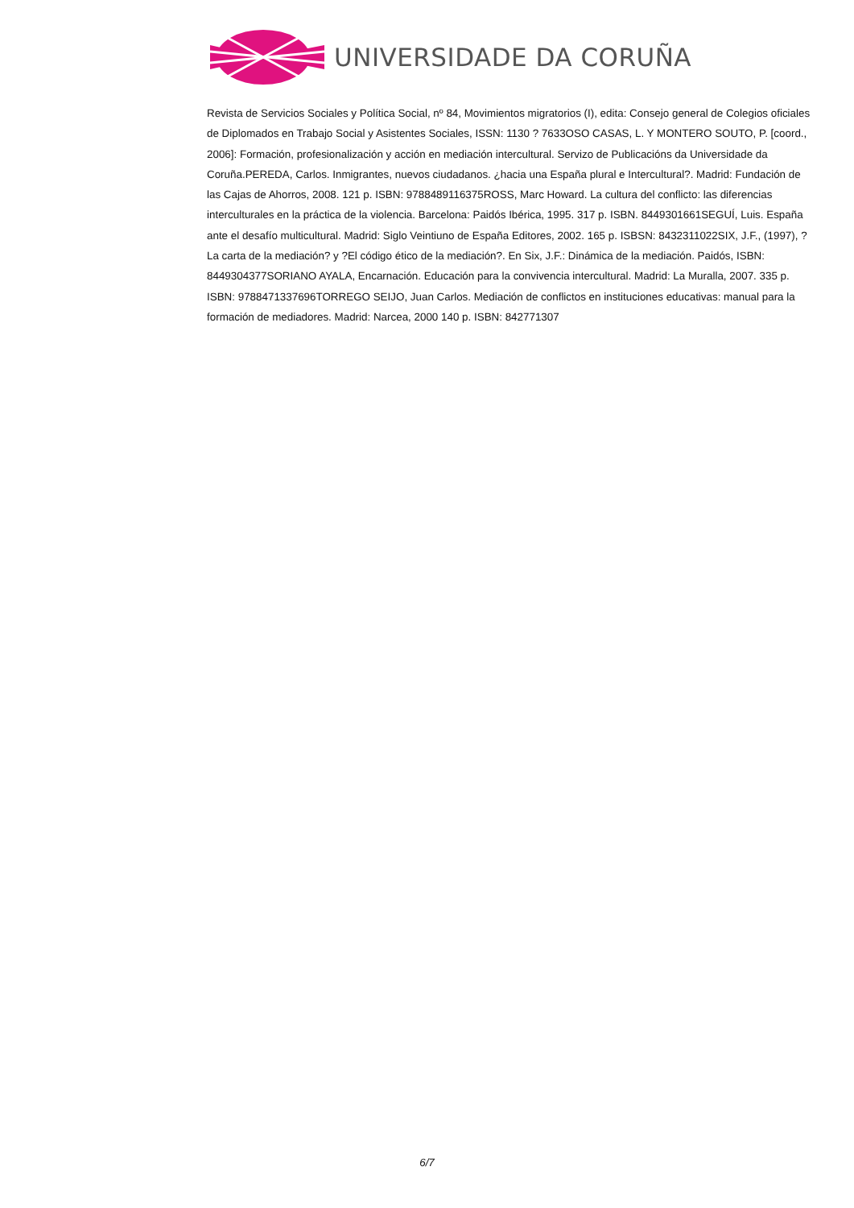UNIVERSIDADE DA CORUÑA
Revista de Servicios Sociales y Política Social, nº 84, Movimientos migratorios (I), edita: Consejo general de Colegios oficiales de Diplomados en Trabajo Social y Asistentes Sociales, ISSN: 1130 ? 7633OSO CASAS, L. Y MONTERO SOUTO, P. [coord., 2006]: Formación, profesionalización y acción en mediación intercultural. Servizo de Publicacións da Universidade da Coruña.PEREDA, Carlos. Inmigrantes, nuevos ciudadanos. ¿hacia una España plural e Intercultural?. Madrid: Fundación de las Cajas de Ahorros, 2008. 121 p. ISBN: 9788489116375ROSS, Marc Howard. La cultura del conflicto: las diferencias interculturales en la práctica de la violencia. Barcelona: Paidós Ibérica, 1995. 317 p. ISBN. 8449301661SEGUÍ, Luis. España ante el desafío multicultural. Madrid: Siglo Veintiuno de España Editores, 2002. 165 p. ISBSN: 8432311022SIX, J.F., (1997), ?La carta de la mediación? y ?El código ético de la mediación?. En Six, J.F.: Dinámica de la mediación. Paidós, ISBN: 8449304377SORIANO AYALA, Encarnación. Educación para la convivencia intercultural. Madrid: La Muralla, 2007. 335 p. ISBN: 9788471337696TORREGO SEIJO, Juan Carlos. Mediación de conflictos en instituciones educativas: manual para la formación de mediadores. Madrid: Narcea, 2000 140 p. ISBN: 842771307
6/7